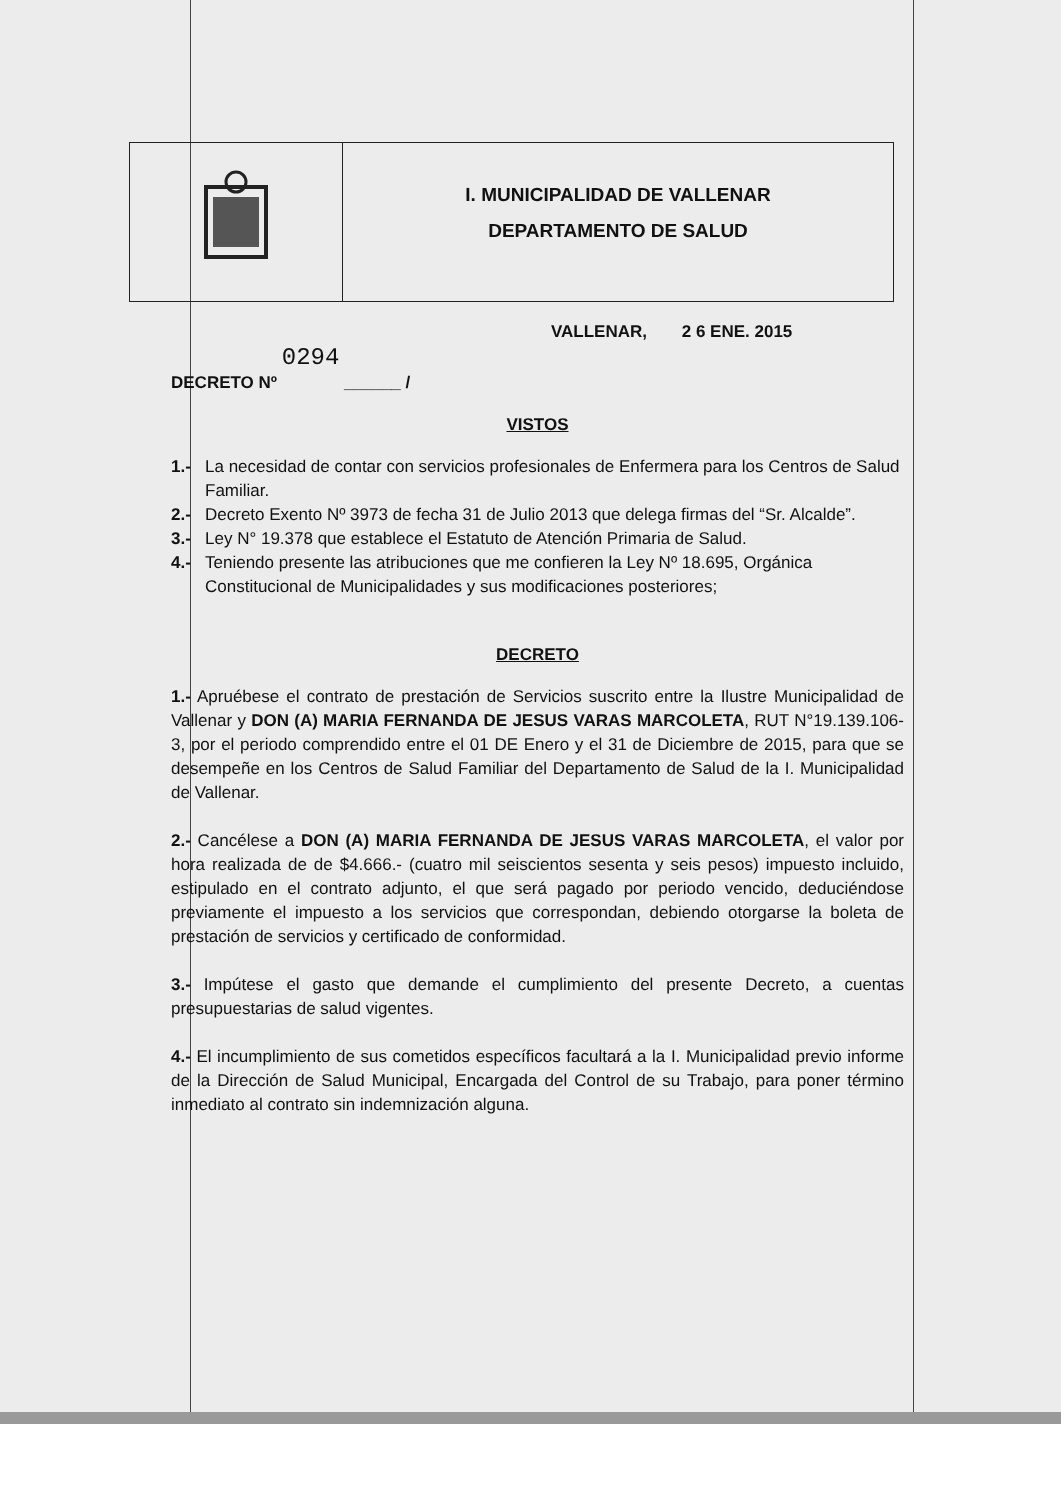I. MUNICIPALIDAD DE VALLENAR
DEPARTAMENTO DE SALUD
DECRETO Nº 0294 ______ /
VALLENAR, 2 6 ENE. 2015
VISTOS
1.- La necesidad de contar con servicios profesionales de Enfermera para los Centros de Salud Familiar.
2.- Decreto Exento Nº 3973 de fecha 31 de Julio 2013 que delega firmas del “Sr. Alcalde”.
3.- Ley N° 19.378 que establece el Estatuto de Atención Primaria de Salud.
4.- Teniendo presente las atribuciones que me confieren la Ley Nº 18.695, Orgánica Constitucional de Municipalidades y sus modificaciones posteriores;
DECRETO
1.- Apruébese el contrato de prestación de Servicios suscrito entre la Ilustre Municipalidad de Vallenar y DON (A) MARIA FERNANDA DE JESUS VARAS MARCOLETA, RUT N°19.139.106-3, por el periodo comprendido entre el 01 DE Enero y el 31 de Diciembre de 2015, para que se desempeñe en los Centros de Salud Familiar del Departamento de Salud de la I. Municipalidad de Vallenar.
2.- Cancélese a DON (A) MARIA FERNANDA DE JESUS VARAS MARCOLETA, el valor por hora realizada de de $4.666.- (cuatro mil seiscientos sesenta y seis pesos) impuesto incluido, estipulado en el contrato adjunto, el que será pagado por periodo vencido, deduciéndose previamente el impuesto a los servicios que correspondan, debiendo otorgarse la boleta de prestación de servicios y certificado de conformidad.
3.- Impútese el gasto que demande el cumplimiento del presente Decreto, a cuentas presupuestarias de salud vigentes.
4.- El incumplimiento de sus cometidos específicos facultará a la I. Municipalidad previo informe de la Dirección de Salud Municipal, Encargada del Control de su Trabajo, para poner término inmediato al contrato sin indemnización alguna.